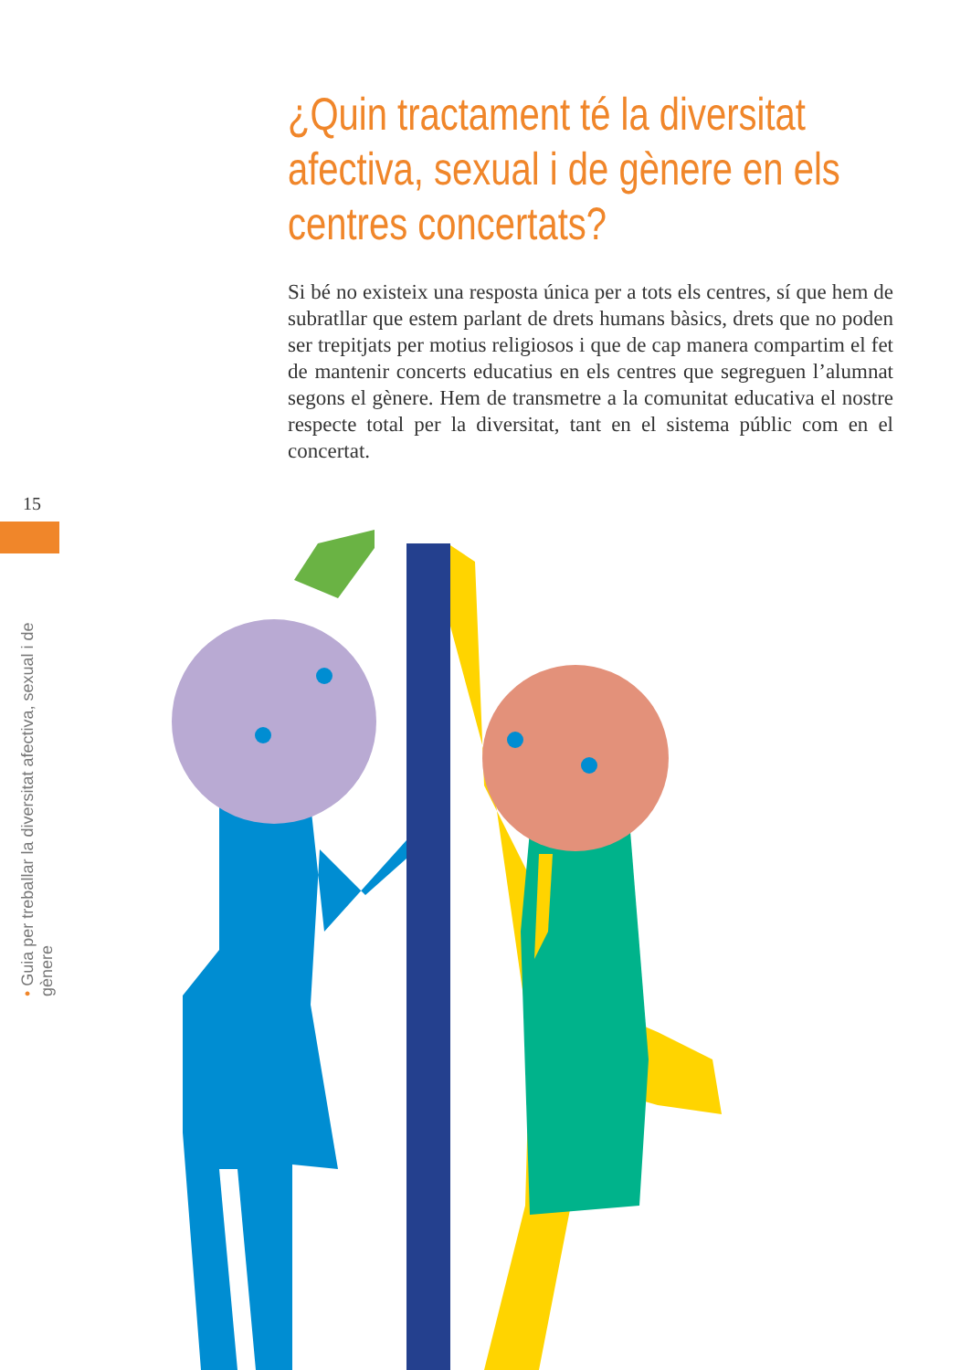¿Quin tractament té la diversitat afectiva, sexual i de gènere en els centres concertats?
Si bé no existeix una resposta única per a tots els centres, sí que hem de subratllar que estem parlant de drets humans bàsics, drets que no poden ser trepitjats per motius religiosos i que de cap manera compartim el fet de mantenir concerts educatius en els centres que segreguen l’alumnat segons el gènere. Hem de transmetre a la comunitat educativa el nostre respecte total per la diversitat, tant en el sistema públic com en el concertat.
15
• Guia per treballar la diversitat afectiva, sexual i de gènere